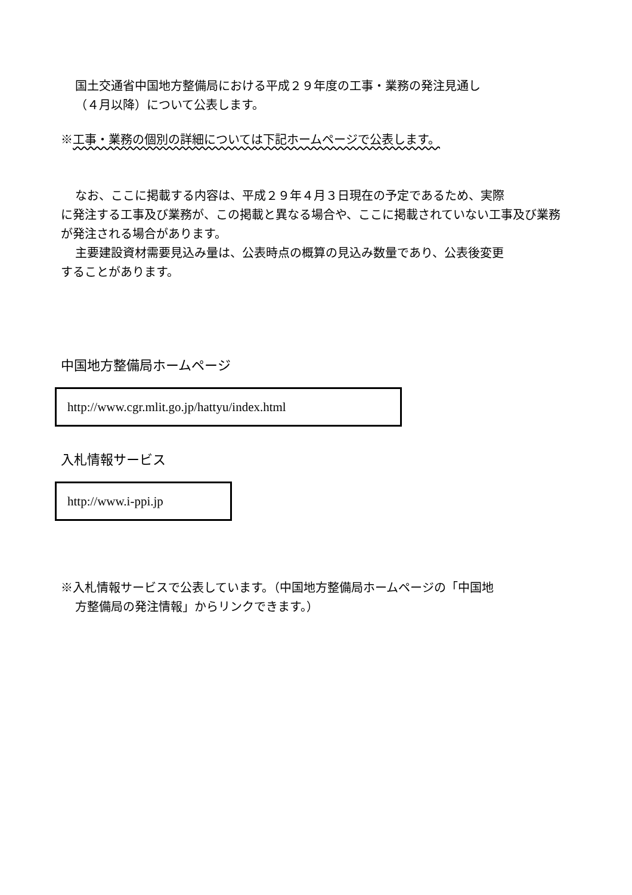国土交通省中国地方整備局における平成２９年度の工事・業務の発注見通し
（４月以降）について公表します。
※工事・業務の個別の詳細については下記ホームページで公表します。
なお、ここに掲載する内容は、平成２９年４月３日現在の予定であるため、実際
に発注する工事及び業務が、この掲載と異なる場合や、ここに掲載されていない工事及び業務が発注される場合があります。
主要建設資材需要見込み量は、公表時点の概算の見込み数量であり、公表後変更
することがあります。
中国地方整備局ホームページ
http://www.cgr.mlit.go.jp/hattyu/index.html
入札情報サービス
http://www.i-ppi.jp
※入札情報サービスで公表しています。（中国地方整備局ホームページの「中国地
方整備局の発注情報」からリンクできます。）